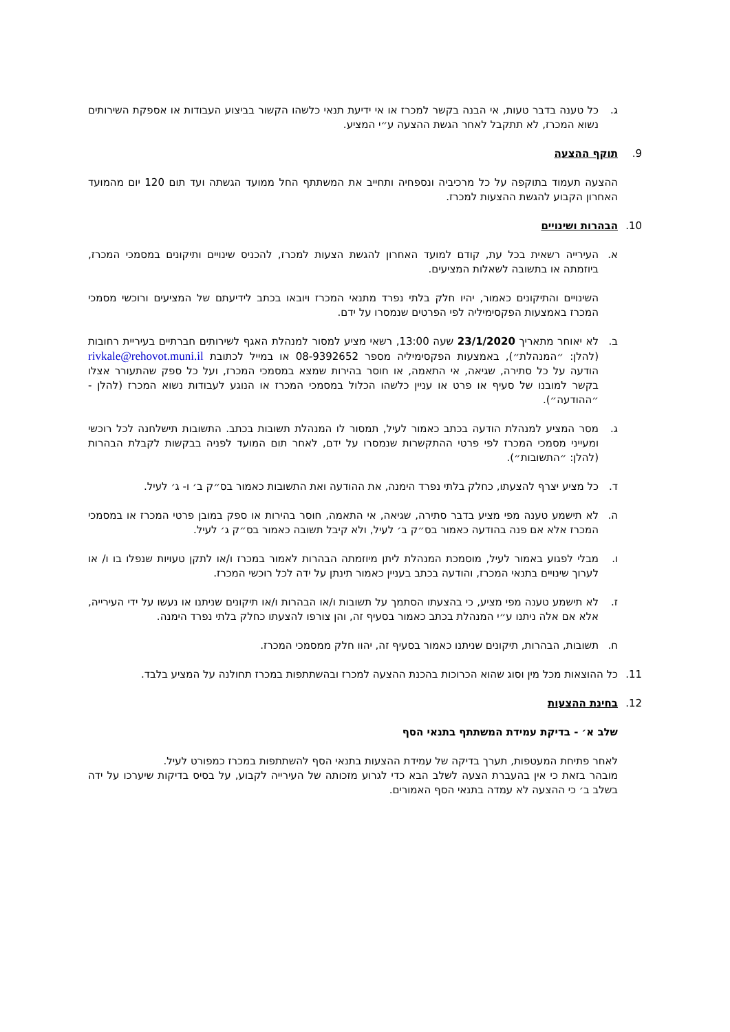ג. כל טענה בדבר טעות, אי הבנה בקשר למכרז או אי ידיעת תנאי כלשהו הקשור בביצוע העבודות או אספקת השירותים נשוא המכרז, לא תתקבל לאחר הגשת ההצעה ע״י המציע.
9. תוקף ההצעה
ההצעה תעמוד בתוקפה על כל מרכיביה ונספחיה ותחייב את המשתתף החל ממועד הגשתה ועד תום 120 יום מהמועד האחרון הקבוע להגשת ההצעות למכרז.
10. הבהרות ושינויים
א. העירייה רשאית בכל עת, קודם למועד האחרון להגשת הצעות למכרז, להכניס שינויים ותיקונים במסמכי המכרז, ביוזמתה או בתשובה לשאלות המציעים.
השינויים והתיקונים כאמור, יהיו חלק בלתי נפרד מתנאי המכרז ויובאו בכתב לידיעתם של המציעים ורוכשי מסמכי המכרז באמצעות הפקסימיליה לפי הפרטים שנמסרו על ידם.
ב. לא יאוחר מתאריך 23/1/2020 שעה 13:00, רשאי מציע למסור למנהלת האגף לשירותים חברתיים בעיריית רחובות (להלן: ״המנהלת״), באמצעות הפקסימיליה מספר 08-9392652 או במייל לכתובת rivkale@rehovot.muni.il הודעה על כל סתירה, שגיאה, אי התאמה, או חוסר בהירות שמצא במסמכי המכרז, ועל כל ספק שהתעורר אצלו בקשר למובנו של סעיף או פרט או עניין כלשהו הכלול במסמכי המכרז או הנוגע לעבודות נשוא המכרז (להלן - ״ההודעה״).
ג. מסר המציע למנהלת הודעה בכתב כאמור לעיל, תמסור לו המנהלת תשובות בכתב. התשובות תישלחנה לכל רוכשי ומעייני מסמכי המכרז לפי פרטי ההתקשרות שנמסרו על ידם, לאחר תום המועד לפניה בבקשות לקבלת הבהרות (להלן: ״התשובות״).
ד. כל מציע יצרף להצעתו, כחלק בלתי נפרד הימנה, את ההודעה ואת התשובות כאמור בס״ק ב׳ ו- ג׳ לעיל.
ה. לא תישמע טענה מפי מציע בדבר סתירה, שגיאה, אי התאמה, חוסר בהירות או ספק במובן פרטי המכרז או במסמכי המכרז אלא אם פנה בהודעה כאמור בס״ק ב׳ לעיל, ולא קיבל תשובה כאמור בס״ק ג׳ לעיל.
ו. מבלי לפגוע באמור לעיל, מוסמכת המנהלת ליתן מיוזמתה הבהרות לאמור במכרז ו/או לתקן טעויות שנפלו בו ו/ או לערוך שינויים בתנאי המכרז, והודעה בכתב בעניין כאמור תינתן על ידה לכל רוכשי המכרז.
ז. לא תישמע טענה מפי מציע, כי בהצעתו הסתמך על תשובות ו/או הבהרות ו/או תיקונים שניתנו או נעשו על ידי העירייה, אלא אם אלה ניתנו ע״י המנהלת בכתב כאמור בסעיף זה, והן צורפו להצעתו כחלק בלתי נפרד הימנה.
ח. תשובות, הבהרות, תיקונים שניתנו כאמור בסעיף זה, יהוו חלק ממסמכי המכרז.
11. כל ההוצאות מכל מין וסוג שהוא הכרוכות בהכנת ההצעה למכרז ובהשתתפות במכרז תחולנה על המציע בלבד.
12. בחינת ההצעות
שלב א׳ - בדיקת עמידת המשתתף בתנאי הסף
לאחר פתיחת המעטפות, תערך בדיקה של עמידת ההצעות בתנאי הסף להשתתפות במכרז כמפורט לעיל.
מובהר בזאת כי אין בהעברת הצעה לשלב הבא כדי לגרוע מזכותה של העירייה לקבוע, על בסיס בדיקות שיערכו על ידה בשלב ב׳ כי ההצעה לא עמדה בתנאי הסף האמורים.